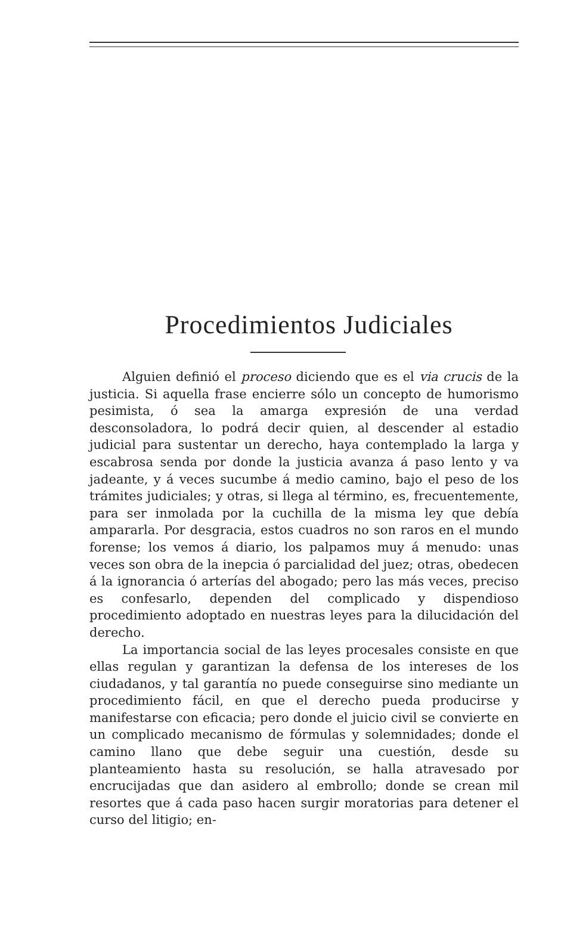Procedimientos Judiciales
Alguien definió el proceso diciendo que es el via crucis de la justicia. Si aquella frase encierre sólo un concepto de humorismo pesimista, ó sea la amarga expresión de una verdad desconsoladora, lo podrá decir quien, al descender al estadio judicial para sustentar un derecho, haya contemplado la larga y escabrosa senda por donde la justicia avanza á paso lento y va jadeante, y á veces sucumbe á medio camino, bajo el peso de los trámites judiciales; y otras, si llega al término, es, frecuentemente, para ser inmolada por la cuchilla de la misma ley que debía ampararla. Por desgracia, estos cuadros no son raros en el mundo forense; los vemos á diario, los palpamos muy á menudo: unas veces son obra de la inepcia ó parcialidad del juez; otras, obedecen á la ignorancia ó arterías del abogado; pero las más veces, preciso es confesarlo, dependen del complicado y dispendioso procedimiento adoptado en nuestras leyes para la dilucidación del derecho.
La importancia social de las leyes procesales consiste en que ellas regulan y garantizan la defensa de los intereses de los ciudadanos, y tal garantía no puede conseguirse sino mediante un procedimiento fácil, en que el derecho pueda producirse y manifestarse con eficacia; pero donde el juicio civil se convierte en un complicado mecanismo de fórmulas y solemnidades; donde el camino llano que debe seguir una cuestión, desde su planteamiento hasta su resolución, se halla atravesado por encrucijadas que dan asidero al embrollo; donde se crean mil resortes que á cada paso hacen surgir moratorias para detener el curso del litigio; en-